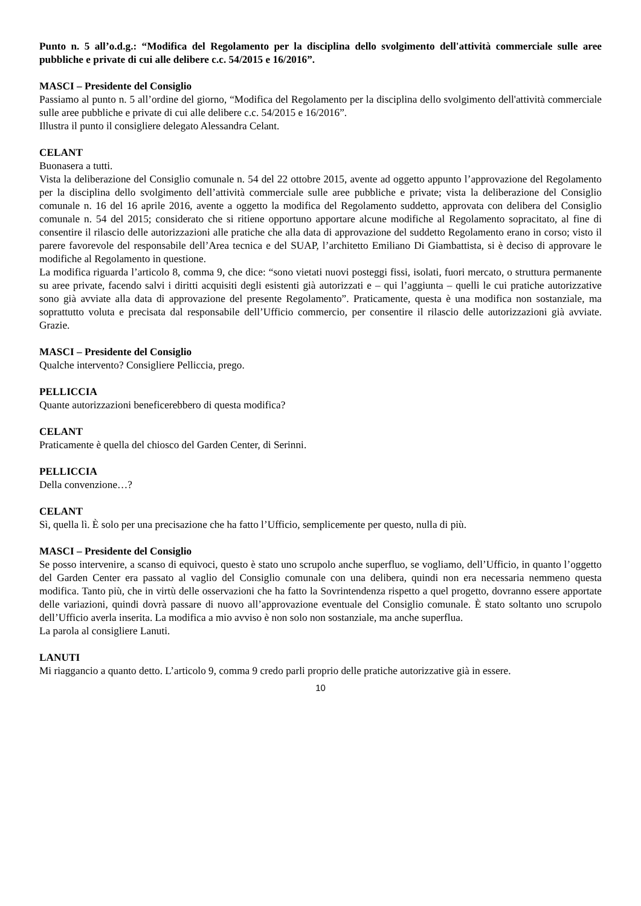Punto n. 5 all’o.d.g.: “Modifica del Regolamento per la disciplina dello svolgimento dell'attività commerciale sulle aree pubbliche e private di cui alle delibere c.c. 54/2015 e 16/2016”.
MASCI – Presidente del Consiglio
Passiamo al punto n. 5 all’ordine del giorno, “Modifica del Regolamento per la disciplina dello svolgimento dell'attività commerciale sulle aree pubbliche e private di cui alle delibere c.c. 54/2015 e 16/2016”.
Illustra il punto il consigliere delegato Alessandra Celant.
CELANT
Buonasera a tutti.
Vista la deliberazione del Consiglio comunale n. 54 del 22 ottobre 2015, avente ad oggetto appunto l’approvazione del Regolamento per la disciplina dello svolgimento dell’attività commerciale sulle aree pubbliche e private; vista la deliberazione del Consiglio comunale n. 16 del 16 aprile 2016, avente a oggetto la modifica del Regolamento suddetto, approvata con delibera del Consiglio comunale n. 54 del 2015; considerato che si ritiene opportuno apportare alcune modifiche al Regolamento sopracitato, al fine di consentire il rilascio delle autorizzazioni alle pratiche che alla data di approvazione del suddetto Regolamento erano in corso; visto il parere favorevole del responsabile dell’Area tecnica e del SUAP, l’architetto Emiliano Di Giambattista, si è deciso di approvare le modifiche al Regolamento in questione.
La modifica riguarda l’articolo 8, comma 9, che dice: “sono vietati nuovi posteggi fissi, isolati, fuori mercato, o struttura permanente su aree private, facendo salvi i diritti acquisiti degli esistenti già autorizzati e – qui l’aggiunta – quelli le cui pratiche autorizzative sono già avviate alla data di approvazione del presente Regolamento”. Praticamente, questa è una modifica non sostanziale, ma soprattutto voluta e precisata dal responsabile dell’Ufficio commercio, per consentire il rilascio delle autorizzazioni già avviate. Grazie.
MASCI – Presidente del Consiglio
Qualche intervento? Consigliere Pelliccia, prego.
PELLICCIA
Quante autorizzazioni beneficerebbero di questa modifica?
CELANT
Praticamente è quella del chiosco del Garden Center, di Serinni.
PELLICCIA
Della convenzione…?
CELANT
Sì, quella lì. È solo per una precisazione che ha fatto l’Ufficio, semplicemente per questo, nulla di più.
MASCI – Presidente del Consiglio
Se posso intervenire, a scanso di equivoci, questo è stato uno scrupolo anche superfluo, se vogliamo, dell’Ufficio, in quanto l’oggetto del Garden Center era passato al vaglio del Consiglio comunale con una delibera, quindi non era necessaria nemmeno questa modifica. Tanto più, che in virtù delle osservazioni che ha fatto la Sovrintendenza rispetto a quel progetto, dovranno essere apportate delle variazioni, quindi dovrà passare di nuovo all’approvazione eventuale del Consiglio comunale. È stato soltanto uno scrupolo dell’Ufficio averla inserita. La modifica a mio avviso è non solo non sostanziale, ma anche superflua.
La parola al consigliere Lanuti.
LANUTI
Mi riaggancio a quanto detto. L’articolo 9, comma 9 credo parli proprio delle pratiche autorizzative già in essere.
10